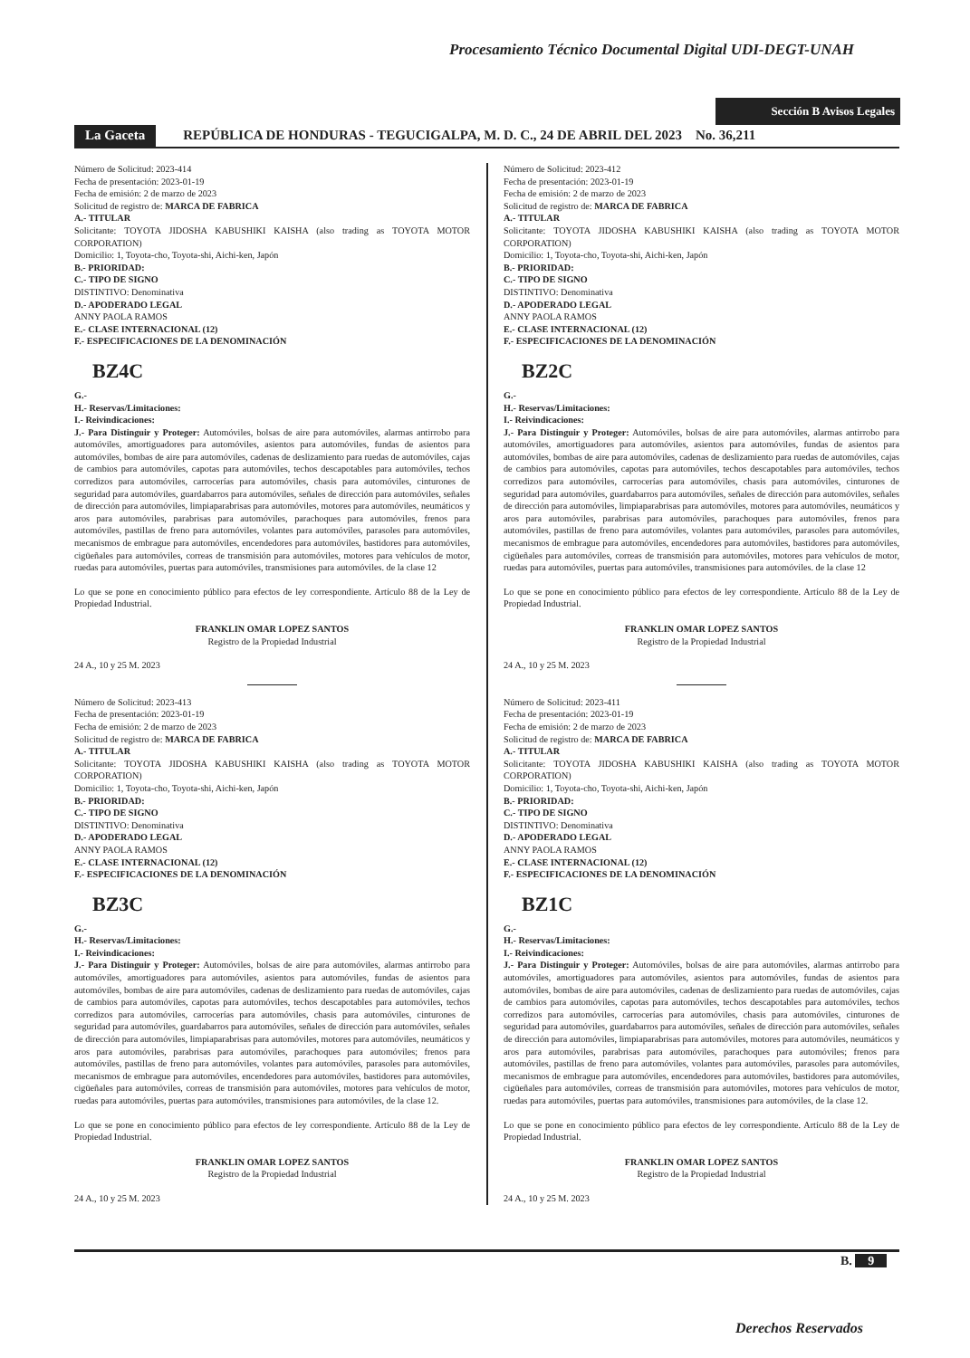Procesamiento Técnico Documental Digital UDI-DEGT-UNAH
Sección B Avisos Legales
La Gaceta REPÚBLICA DE HONDURAS - TEGUCIGALPA, M. D. C., 24 DE ABRIL DEL 2023 No. 36,211
Número de Solicitud: 2023-414
Fecha de presentación: 2023-01-19
Fecha de emisión: 2 de marzo de 2023
Solicitud de registro de: MARCA DE FABRICA
A.- TITULAR
Solicitante: TOYOTA JIDOSHA KABUSHIKI KAISHA (also trading as TOYOTA MOTOR CORPORATION)
Domicilio: 1, Toyota-cho, Toyota-shi, Aichi-ken, Japón
B.- PRIORIDAD:
C.- TIPO DE SIGNO
DISTINTIVO: Denominativa
D.- APODERADO LEGAL
ANNY PAOLA RAMOS
E.- CLASE INTERNACIONAL (12)
F.- ESPECIFICACIONES DE LA DENOMINACIÓN
BZ4C
G.-
H.- Reservas/Limitaciones:
I.- Reivindicaciones:
J.- Para Distinguir y Proteger: Automóviles, bolsas de aire para automóviles, alarmas antirrobo para automóviles, amortiguadores para automóviles, asientos para automóviles, fundas de asientos para automóviles, bombas de aire para automóviles, cadenas de deslizamiento para ruedas de automóviles, cajas de cambios para automóviles, capotas para automóviles, techos descapotables para automóviles, techos corredizos para automóviles, carrocerías para automóviles, chasis para automóviles, cinturones de seguridad para automóviles, guardabarros para automóviles, señales de dirección para automóviles, señales de dirección para automóviles, limpiaparabrisas para automóviles, motores para automóviles, neumáticos y aros para automóviles, parabrisas para automóviles, parachoques para automóviles, frenos para automóviles, pastillas de freno para automóviles, volantes para automóviles, parasoles para automóviles, mecanismos de embrague para automóviles, encendedores para automóviles, bastidores para automóviles, cigüeñales para automóviles, correas de transmisión para automóviles, motores para vehículos de motor, ruedas para automóviles, puertas para automóviles, transmisiones para automóviles. de la clase 12
Lo que se pone en conocimiento público para efectos de ley correspondiente. Artículo 88 de la Ley de Propiedad Industrial.
FRANKLIN OMAR LOPEZ SANTOS
Registro de la Propiedad Industrial
24 A., 10 y 25 M. 2023
Número de Solicitud: 2023-413
Fecha de presentación: 2023-01-19
Fecha de emisión: 2 de marzo de 2023
Solicitud de registro de: MARCA DE FABRICA
A.- TITULAR
Solicitante: TOYOTA JIDOSHA KABUSHIKI KAISHA (also trading as TOYOTA MOTOR CORPORATION)
Domicilio: 1, Toyota-cho, Toyota-shi, Aichi-ken, Japón
B.- PRIORIDAD:
C.- TIPO DE SIGNO
DISTINTIVO: Denominativa
D.- APODERADO LEGAL
ANNY PAOLA RAMOS
E.- CLASE INTERNACIONAL (12)
F.- ESPECIFICACIONES DE LA DENOMINACIÓN
BZ3C
G.-
H.- Reservas/Limitaciones:
I.- Reivindicaciones:
J.- Para Distinguir y Proteger: Automóviles, bolsas de aire para automóviles, alarmas antirrobo para automóviles, amortiguadores para automóviles, asientos para automóviles, fundas de asientos para automóviles, bombas de aire para automóviles, cadenas de deslizamiento para ruedas de automóviles, cajas de cambios para automóviles, capotas para automóviles, techos descapotables para automóviles, techos corredizos para automóviles, carrocerías para automóviles, chasis para automóviles, cinturones de seguridad para automóviles, guardabarros para automóviles, señales de dirección para automóviles, señales de dirección para automóviles, limpiaparabrisas para automóviles, motores para automóviles, neumáticos y aros para automóviles, parabrisas para automóviles, parachoques para automóviles; frenos para automóviles, pastillas de freno para automóviles, volantes para automóviles, parasoles para automóviles, mecanismos de embrague para automóviles, encendedores para automóviles, bastidores para automóviles, cigüeñales para automóviles, correas de transmisión para automóviles, motores para vehículos de motor, ruedas para automóviles, puertas para automóviles, transmisiones para automóviles, de la clase 12.
Lo que se pone en conocimiento público para efectos de ley correspondiente. Artículo 88 de la Ley de Propiedad Industrial.
FRANKLIN OMAR LOPEZ SANTOS
Registro de la Propiedad Industrial
24 A., 10 y 25 M. 2023
Número de Solicitud: 2023-412
Fecha de presentación: 2023-01-19
Fecha de emisión: 2 de marzo de 2023
Solicitud de registro de: MARCA DE FABRICA
A.- TITULAR
Solicitante: TOYOTA JIDOSHA KABUSHIKI KAISHA (also trading as TOYOTA MOTOR CORPORATION)
Domicilio: 1, Toyota-cho, Toyota-shi, Aichi-ken, Japón
B.- PRIORIDAD:
C.- TIPO DE SIGNO
DISTINTIVO: Denominativa
D.- APODERADO LEGAL
ANNY PAOLA RAMOS
E.- CLASE INTERNACIONAL (12)
F.- ESPECIFICACIONES DE LA DENOMINACIÓN
BZ2C
G.-
H.- Reservas/Limitaciones:
I.- Reivindicaciones:
J.- Para Distinguir y Proteger: Automóviles, bolsas de aire para automóviles, alarmas antirrobo para automóviles, amortiguadores para automóviles, asientos para automóviles, fundas de asientos para automóviles, bombas de aire para automóviles, cadenas de deslizamiento para ruedas de automóviles, cajas de cambios para automóviles, capotas para automóviles, techos descapotables para automóviles, techos corredizos para automóviles, carrocerías para automóviles, chasis para automóviles, cinturones de seguridad para automóviles, guardabarros para automóviles, señales de dirección para automóviles, señales de dirección para automóviles, limpiaparabrisas para automóviles, motores para automóviles, neumáticos y aros para automóviles, parabrisas para automóviles, parachoques para automóviles, frenos para automóviles, pastillas de freno para automóviles, volantes para automóviles, parasoles para automóviles, mecanismos de embrague para automóviles, encendedores para automóviles, bastidores para automóviles, cigüeñales para automóviles, correas de transmisión para automóviles, motores para vehículos de motor, ruedas para automóviles, puertas para automóviles, transmisiones para automóviles. de la clase 12
Lo que se pone en conocimiento público para efectos de ley correspondiente. Artículo 88 de la Ley de Propiedad Industrial.
FRANKLIN OMAR LOPEZ SANTOS
Registro de la Propiedad Industrial
24 A., 10 y 25 M. 2023
Número de Solicitud: 2023-411
Fecha de presentación: 2023-01-19
Fecha de emisión: 2 de marzo de 2023
Solicitud de registro de: MARCA DE FABRICA
A.- TITULAR
Solicitante: TOYOTA JIDOSHA KABUSHIKI KAISHA (also trading as TOYOTA MOTOR CORPORATION)
Domicilio: 1, Toyota-cho, Toyota-shi, Aichi-ken, Japón
B.- PRIORIDAD:
C.- TIPO DE SIGNO
DISTINTIVO: Denominativa
D.- APODERADO LEGAL
ANNY PAOLA RAMOS
E.- CLASE INTERNACIONAL (12)
F.- ESPECIFICACIONES DE LA DENOMINACIÓN
BZ1C
G.-
H.- Reservas/Limitaciones:
I.- Reivindicaciones:
J.- Para Distinguir y Proteger: Automóviles, bolsas de aire para automóviles, alarmas antirrobo para automóviles, amortiguadores para automóviles, asientos para automóviles, fundas de asientos para automóviles, bombas de aire para automóviles, cadenas de deslizamiento para ruedas de automóviles, cajas de cambios para automóviles, capotas para automóviles, techos descapotables para automóviles, techos corredizos para automóviles, carrocerías para automóviles, chasis para automóviles, cinturones de seguridad para automóviles, guardabarros para automóviles, señales de dirección para automóviles, señales de dirección para automóviles, limpiaparabrisas para automóviles, motores para automóviles, neumáticos y aros para automóviles, parabrisas para automóviles, parachoques para automóviles; frenos para automóviles, pastillas de freno para automóviles, volantes para automóviles, parasoles para automóviles, mecanismos de embrague para automóviles, encendedores para automóviles, bastidores para automóviles, cigüeñales para automóviles, correas de transmisión para automóviles, motores para vehículos de motor, ruedas para automóviles, puertas para automóviles, transmisiones para automóviles, de la clase 12.
Lo que se pone en conocimiento público para efectos de ley correspondiente. Artículo 88 de la Ley de Propiedad Industrial.
FRANKLIN OMAR LOPEZ SANTOS
Registro de la Propiedad Industrial
24 A., 10 y 25 M. 2023
B. 9
Derechos Reservados